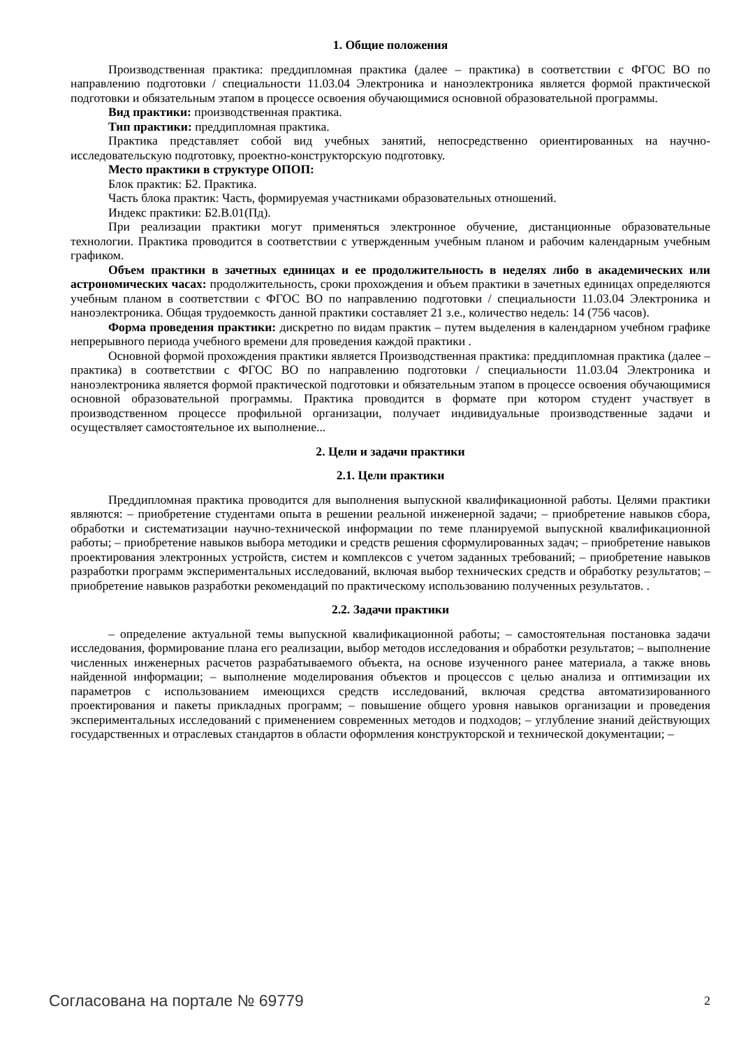1. Общие положения
Производственная практика: преддипломная практика (далее – практика) в соответствии с ФГОС ВО по направлению подготовки / специальности 11.03.04 Электроника и наноэлектроника является формой практической подготовки и обязательным этапом в процессе освоения обучающимися основной образовательной программы.
Вид практики: производственная практика.
Тип практики: преддипломная практика.
Практика представляет собой вид учебных занятий, непосредственно ориентированных на научно-исследовательскую подготовку, проектно-конструкторскую подготовку.
Место практики в структуре ОПОП:
Блок практик: Б2. Практика.
Часть блока практик: Часть, формируемая участниками образовательных отношений.
Индекс практики: Б2.В.01(Пд).
При реализации практики могут применяться электронное обучение, дистанционные образовательные технологии. Практика проводится в соответствии с утвержденным учебным планом и рабочим календарным учебным графиком.
Объем практики в зачетных единицах и ее продолжительность в неделях либо в академических или астрономических часах: продолжительность, сроки прохождения и объем практики в зачетных единицах определяются учебным планом в соответствии с ФГОС ВО по направлению подготовки / специальности 11.03.04 Электроника и наноэлектроника. Общая трудоемкость данной практики составляет 21 з.е., количество недель: 14 (756 часов).
Форма проведения практики: дискретно по видам практик – путем выделения в календарном учебном графике непрерывного периода учебного времени для проведения каждой практики .
Основной формой прохождения практики является Производственная практика: преддипломная практика (далее – практика) в соответствии с ФГОС ВО по направлению подготовки / специальности 11.03.04 Электроника и наноэлектроника является формой практической подготовки и обязательным этапом в процессе освоения обучающимися основной образовательной программы. Практика проводится в формате при котором студент участвует в производственном процессе профильной организации, получает индивидуальные производственные задачи и осуществляет самостоятельное их выполнение...
2. Цели и задачи практики
2.1. Цели практики
Преддипломная практика проводится для выполнения выпускной квалификационной работы. Целями практики являются: – приобретение студентами опыта в решении реальной инженерной задачи; – приобретение навыков сбора, обработки и систематизации научно-технической информации по теме планируемой выпускной квалификационной работы; – приобретение навыков выбора методики и средств решения сформулированных задач; – приобретение навыков проектирования электронных устройств, систем и комплексов с учетом заданных требований; – приобретение навыков разработки программ экспериментальных исследований, включая выбор технических средств и обработку результатов; – приобретение навыков разработки рекомендаций по практическому использованию полученных результатов. .
2.2. Задачи практики
– определение актуальной темы выпускной квалификационной работы; – самостоятельная постановка задачи исследования, формирование плана его реализации, выбор методов исследования и обработки результатов; – выполнение численных инженерных расчетов разрабатываемого объекта, на основе изученного ранее материала, а также вновь найденной информации; – выполнение моделирования объектов и процессов с целью анализа и оптимизации их параметров с использованием имеющихся средств исследований, включая средства автоматизированного проектирования и пакеты прикладных программ; – повышение общего уровня навыков организации и проведения экспериментальных исследований с применением современных методов и подходов; – углубление знаний действующих государственных и отраслевых стандартов в области оформления конструкторской и технической документации; –
Согласована на портале № 69779 2